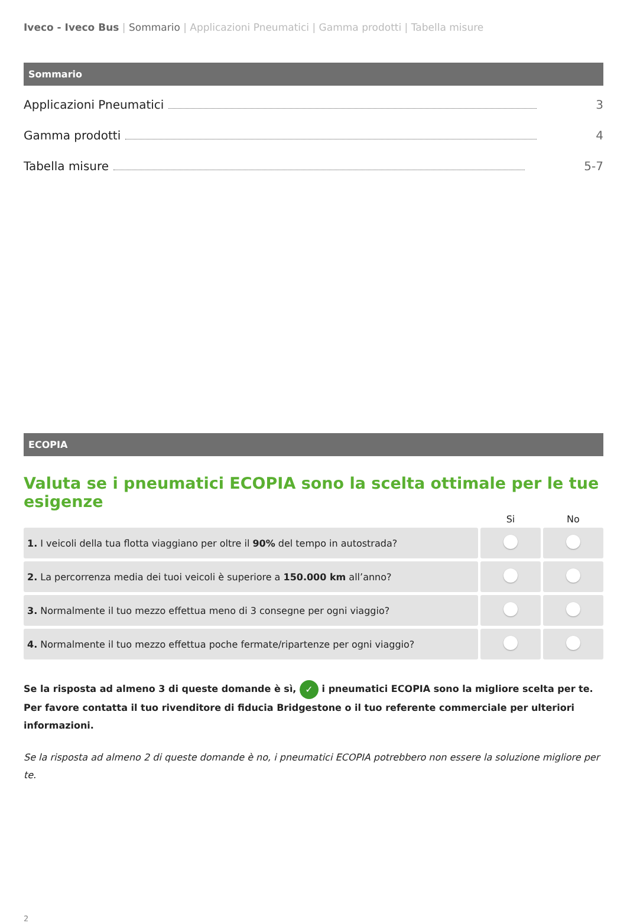Iveco - Iveco Bus | Sommario | Applicazioni Pneumatici | Gamma prodotti | Tabella misure
Sommario
Applicazioni Pneumatici 3
Gamma prodotti 4
Tabella misure 5-7
ECOPIA
Valuta se i pneumatici ECOPIA sono la scelta ottimale per le tue esigenze
| | Si | No |
| --- | --- | --- |
| 1. I veicoli della tua flotta viaggiano per oltre il 90% del tempo in autostrada? | | |
| 2. La percorrenza media dei tuoi veicoli è superiore a 150.000 km all’anno? | | |
| 3. Normalmente il tuo mezzo effettua meno di 3 consegne per ogni viaggio? | | |
| 4. Normalmente il tuo mezzo effettua poche fermate/ripartenze per ogni viaggio? | | |
Se la risposta ad almeno 3 di queste domande è sì, ✓ i pneumatici ECOPIA sono la migliore scelta per te.
Per favore contatta il tuo rivenditore di fiducia Bridgestone o il tuo referente commerciale per ulteriori informazioni.
Se la risposta ad almeno 2 di queste domande è no, i pneumatici ECOPIA potrebbero non essere la soluzione migliore per te.
2